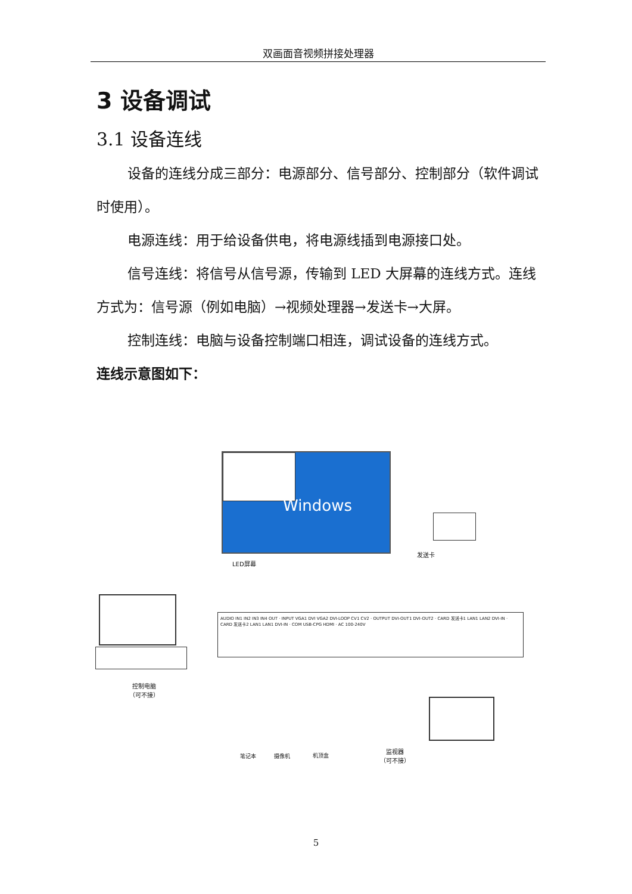双画面音视频拼接处理器
3 设备调试
3.1 设备连线
设备的连线分成三部分：电源部分、信号部分、控制部分（软件调试时使用）。
电源连线：用于给设备供电，将电源线插到电源接口处。
信号连线：将信号从信号源，传输到 LED 大屏幕的连线方式。连线方式为：信号源（例如电脑）→视频处理器→发送卡→大屏。
控制连线：电脑与设备控制端口相连，调试设备的连线方式。
连线示意图如下：
Windows
LED屏幕
发送卡
控制电脑
（可不接）
AUDIO IN1 IN2 IN3 IN4 OUT · INPUT VGA1 DVI VGA2 DVI-LOOP CV1 CV2 · OUTPUT DVI-OUT1 DVI-OUT2 · CARD 发送卡1 LAN1 LAN2 DVI-IN · CARD 发送卡2 LAN1 LAN1 DVI-IN · COM USB-CPG HDMI · AC 100-240V
监视器
（可不接）
笔记本 摄像机 机顶盒
5